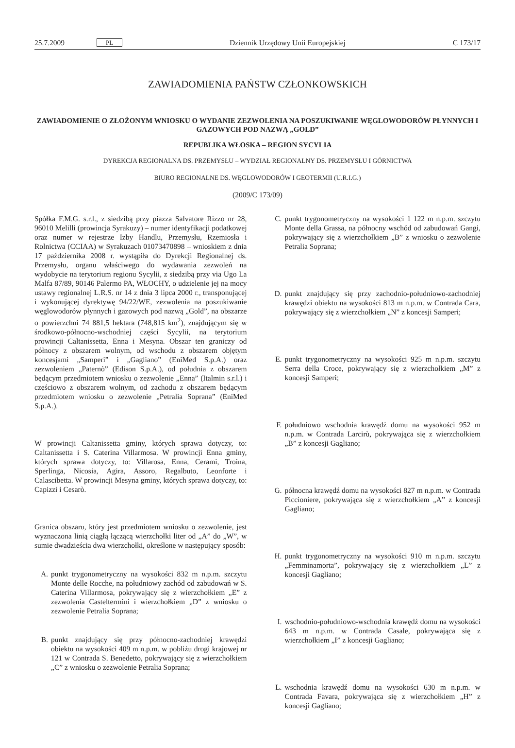25.7.2009 PL Dziennik Urzędowy Unii Europejskiej C 173/17
ZAWIADOMIENIA PAŃSTW CZŁONKOWSKICH
ZAWIADOMIENIE O ZŁOŻONYM WNIOSKU O WYDANIE ZEZWOLENIA NA POSZUKIWANIE WĘGLOWODORÓW PŁYNNYCH I GAZOWYCH POD NAZWĄ „GOLD”
REPUBLIKA WŁOSKA – REGION SYCYLIA
DYREKCJA REGIONALNA DS. PRZEMYSŁU – WYDZIAŁ REGIONALNY DS. PRZEMYSŁU I GÓRNICTWA
BIURO REGIONALNE DS. WĘGLOWODORÓW I GEOTERMII (U.R.I.G.)
(2009/C 173/09)
Spółka F.M.G. s.r.l., z siedzibą przy piazza Salvatore Rizzo nr 28, 96010 Melilli (prowincja Syrakuzy) – numer identyfikacji podatkowej oraz numer w rejestrze Izby Handlu, Przemysłu, Rzemiosła i Rolnictwa (CCIAA) w Syrakuzach 01073470898 – wnioskiem z dnia 17 października 2008 r. wystąpiła do Dyrekcji Regionalnej ds. Przemysłu, organu właściwego do wydawania zezwoleń na wydobycie na terytorium regionu Sycylii, z siedzibą przy via Ugo La Malfa 87/89, 90146 Palermo PA, WŁOCHY, o udzielenie jej na mocy ustawy regionalnej L.R.S. nr 14 z dnia 3 lipca 2000 r., transponującej i wykonującej dyrektywę 94/22/WE, zezwolenia na poszukiwanie węglowodorów płynnych i gazowych pod nazwą „Gold”, na obszarze o powierzchni 74 881,5 hektara (748,815 km<sup>2</sup>), znajdującym się w środkowo-północno-wschodniej części Sycylii, na terytorium prowincji Caltanissetta, Enna i Mesyna. Obszar ten graniczy od północy z obszarem wolnym, od wschodu z obszarem objętym koncesjami „Samperi” i „Gagliano” (EniMed S.p.A.) oraz zezwoleniem „Paternò” (Edison S.p.A.), od południa z obszarem będącym przedmiotem wniosku o zezwolenie „Enna” (Italmin s.r.l.) i częściowo z obszarem wolnym, od zachodu z obszarem będącym przedmiotem wniosku o zezwolenie „Petralia Soprana” (EniMed S.p.A.).
W prowincji Caltanissetta gminy, których sprawa dotyczy, to: Caltanissetta i S. Caterina Villarmosa. W prowincji Enna gminy, których sprawa dotyczy, to: Villarosa, Enna, Cerami, Troina, Sperlinga, Nicosia, Agira, Assoro, Regalbuto, Leonforte i Calascibetta. W prowincji Mesyna gminy, których sprawa dotyczy, to: Capizzi i Cesarò.
Granica obszaru, który jest przedmiotem wniosku o zezwolenie, jest wyznaczona linią ciągłą łączącą wierzchołki liter od „A” do „W”, w sumie dwadzieścia dwa wierzchołki, określone w następujący sposób:
A. punkt trygonometryczny na wysokości 832 m n.p.m. szczytu Monte delle Rocche, na południowy zachód od zabudowań w S. Caterina Villarmosa, pokrywający się z wierzchołkiem „E” z zezwolenia Casteltermini i wierzchołkiem „D” z wniosku o zezwolenie Petralia Soprana;
B. punkt znajdujący się przy północno-zachodniej krawędzi obiektu na wysokości 409 m n.p.m. w pobliżu drogi krajowej nr 121 w Contrada S. Benedetto, pokrywający się z wierzchołkiem „C” z wniosku o zezwolenie Petralia Soprana;
C. punkt trygonometryczny na wysokości 1 122 m n.p.m. szczytu Monte della Grassa, na północny wschód od zabudowań Gangi, pokrywający się z wierzchołkiem „B” z wniosku o zezwolenie Petralia Soprana;
D. punkt znajdujący się przy zachodnio-południowo-zachodniej krawędzi obiektu na wysokości 813 m n.p.m. w Contrada Cara, pokrywający się z wierzchołkiem „N” z koncesji Samperi;
E. punkt trygonometryczny na wysokości 925 m n.p.m. szczytu Serra della Croce, pokrywający się z wierzchołkiem „M” z koncesji Samperi;
F. południowo wschodnia krawędź domu na wysokości 952 m n.p.m. w Contrada Larcirù, pokrywająca się z wierzchołkiem „B” z koncesji Gagliano;
G. północna krawędź domu na wysokości 827 m n.p.m. w Contrada Piccioniere, pokrywająca się z wierzchołkiem „A” z koncesji Gagliano;
H. punkt trygonometryczny na wysokości 910 m n.p.m. szczytu „Femminamorta”, pokrywający się z wierzchołkiem „L” z koncesji Gagliano;
I. wschodnio-południowo-wschodnia krawędź domu na wysokości 643 m n.p.m. w Contrada Casale, pokrywająca się z wierzchołkiem „I” z koncesji Gagliano;
L. wschodnia krawędź domu na wysokości 630 m n.p.m. w Contrada Favara, pokrywająca się z wierzchołkiem „H” z koncesji Gagliano;